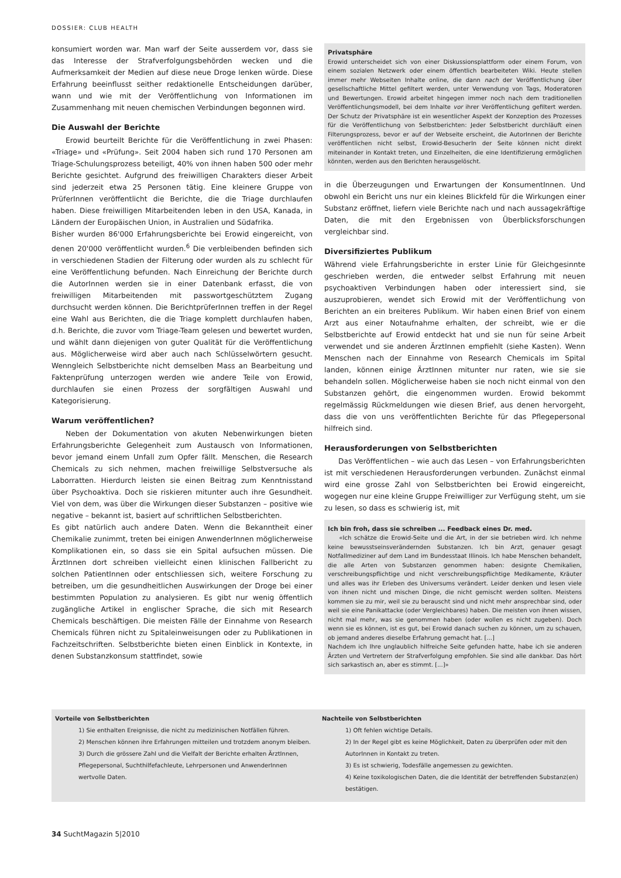DOSSIER: CLUB HEALTH
konsumiert worden war. Man warf der Seite ausserdem vor, dass sie das Interesse der Strafverfolgungsbehörden wecken und die Aufmerksamkeit der Medien auf diese neue Droge lenken würde. Diese Erfahrung beeinflusst seither redaktionelle Entscheidungen darüber, wann und wie mit der Veröffentlichung von Informationen im Zusammenhang mit neuen chemischen Verbindungen begonnen wird.
Die Auswahl der Berichte
Erowid beurteilt Berichte für die Veröffentlichung in zwei Phasen: «Triage» und «Prüfung». Seit 2004 haben sich rund 170 Personen am Triage-Schulungsprozess beteiligt, 40% von ihnen haben 500 oder mehr Berichte gesichtet. Aufgrund des freiwilligen Charakters dieser Arbeit sind jederzeit etwa 25 Personen tätig. Eine kleinere Gruppe von PrüferInnen veröffentlicht die Berichte, die die Triage durchlaufen haben. Diese freiwilligen Mitarbeitenden leben in den USA, Kanada, in Ländern der Europäischen Union, in Australien und Südafrika.
Bisher wurden 86'000 Erfahrungsberichte bei Erowid eingereicht, von denen 20'000 veröffentlicht wurden.<sup>6</sup> Die verbleibenden befinden sich in verschiedenen Stadien der Filterung oder wurden als zu schlecht für eine Veröffentlichung befunden. Nach Einreichung der Berichte durch die AutorInnen werden sie in einer Datenbank erfasst, die von freiwilligen Mitarbeitenden mit passwortgeschütztem Zugang durchsucht werden können. Die BerichtprüferInnen treffen in der Regel eine Wahl aus Berichten, die die Triage komplett durchlaufen haben, d.h. Berichte, die zuvor vom Triage-Team gelesen und bewertet wurden, und wählt dann diejenigen von guter Qualität für die Veröffentlichung aus. Möglicherweise wird aber auch nach Schlüsselwörtern gesucht. Wenngleich Selbstberichte nicht demselben Mass an Bearbeitung und Faktenprüfung unterzogen werden wie andere Teile von Erowid, durchlaufen sie einen Prozess der sorgfältigen Auswahl und Kategorisierung.
Warum veröffentlichen?
Neben der Dokumentation von akuten Nebenwirkungen bieten Erfahrungsberichte Gelegenheit zum Austausch von Informationen, bevor jemand einem Unfall zum Opfer fällt. Menschen, die Research Chemicals zu sich nehmen, machen freiwillige Selbstversuche als Laborratten. Hierdurch leisten sie einen Beitrag zum Kenntnisstand über Psychoaktiva. Doch sie riskieren mitunter auch ihre Gesundheit. Viel von dem, was über die Wirkungen dieser Substanzen – positive wie negative – bekannt ist, basiert auf schriftlichen Selbstberichten.
Es gibt natürlich auch andere Daten. Wenn die Bekanntheit einer Chemikalie zunimmt, treten bei einigen AnwenderInnen möglicherweise Komplikationen ein, so dass sie ein Spital aufsuchen müssen. Die ÄrztInnen dort schreiben vielleicht einen klinischen Fallbericht zu solchen PatientInnen oder entschliessen sich, weitere Forschung zu betreiben, um die gesundheitlichen Auswirkungen der Droge bei einer bestimmten Population zu analysieren. Es gibt nur wenig öffentlich zugängliche Artikel in englischer Sprache, die sich mit Research Chemicals beschäftigen. Die meisten Fälle der Einnahme von Research Chemicals führen nicht zu Spitaleinweisungen oder zu Publikationen in Fachzeitschriften. Selbstberichte bieten einen Einblick in Kontexte, in denen Substanzkonsum stattfindet, sowie
Privatsphäre
Erowid unterscheidet sich von einer Diskussionsplattform oder einem Forum, von einem sozialen Netzwerk oder einem öffentlich bearbeiteten Wiki. Heute stellen immer mehr Webseiten Inhalte online, die dann nach der Veröffentlichung über gesellschaftliche Mittel gefiltert werden, unter Verwendung von Tags, Moderatoren und Bewertungen. Erowid arbeitet hingegen immer noch nach dem traditionellen Veröffentlichungsmodell, bei dem Inhalte vor ihrer Veröffentlichung gefiltert werden. Der Schutz der Privatsphäre ist ein wesentlicher Aspekt der Konzeption des Prozesses für die Veröffentlichung von Selbstberichten: Jeder Selbstbericht durchläuft einen Filterungsprozess, bevor er auf der Webseite erscheint, die AutorInnen der Berichte veröffentlichen nicht selbst, Erowid-BesucherIn der Seite können nicht direkt miteinander in Kontakt treten, und Einzelheiten, die eine Identifizierung ermöglichen könnten, werden aus den Berichten herausgelöscht.
in die Überzeugungen und Erwartungen der KonsumentInnen. Und obwohl ein Bericht uns nur ein kleines Blickfeld für die Wirkungen einer Substanz eröffnet, liefern viele Berichte nach und nach aussagekräftige Daten, die mit den Ergebnissen von Überblicksforschungen vergleichbar sind.
Diversifiziertes Publikum
Während viele Erfahrungsberichte in erster Linie für Gleichgesinnte geschrieben werden, die entweder selbst Erfahrung mit neuen psychoaktiven Verbindungen haben oder interessiert sind, sie auszuprobieren, wendet sich Erowid mit der Veröffentlichung von Berichten an ein breiteres Publikum. Wir haben einen Brief von einem Arzt aus einer Notaufnahme erhalten, der schreibt, wie er die Selbstberichte auf Erowid entdeckt hat und sie nun für seine Arbeit verwendet und sie anderen ÄrztInnen empfiehlt (siehe Kasten). Wenn Menschen nach der Einnahme von Research Chemicals im Spital landen, können einige ÄrztInnen mitunter nur raten, wie sie sie behandeln sollen. Möglicherweise haben sie noch nicht einmal von den Substanzen gehört, die eingenommen wurden. Erowid bekommt regelmässig Rückmeldungen wie diesen Brief, aus denen hervorgeht, dass die von uns veröffentlichten Berichte für das Pflegepersonal hilfreich sind.
Herausforderungen von Selbstberichten
Das Veröffentlichen – wie auch das Lesen – von Erfahrungsberichten ist mit verschiedenen Herausforderungen verbunden. Zunächst einmal wird eine grosse Zahl von Selbstberichten bei Erowid eingereicht, wogegen nur eine kleine Gruppe Freiwilliger zur Verfügung steht, um sie zu lesen, so dass es schwierig ist, mit
Ich bin froh, dass sie schreiben ... Feedback eines Dr. med.
«Ich schätze die Erowid-Seite und die Art, in der sie betrieben wird. Ich nehme keine bewusstseinsverändernden Substanzen. Ich bin Arzt, genauer gesagt Notfallmediziner auf dem Land im Bundesstaat Illinois. Ich habe Menschen behandelt, die alle Arten von Substanzen genommen haben: designte Chemikalien, verschreibungspflichtige und nicht verschreibungspflichtige Medikamente, Kräuter und alles was ihr Erleben des Universums verändert. Leider denken und lesen viele von ihnen nicht und mischen Dinge, die nicht gemischt werden sollten. Meistens kommen sie zu mir, weil sie zu berauscht sind und nicht mehr ansprechbar sind, oder weil sie eine Panikattacke (oder Vergleichbares) haben. Die meisten von ihnen wissen, nicht mal mehr, was sie genommen haben (oder wollen es nicht zugeben). Doch wenn sie es können, ist es gut, bei Erowid danach suchen zu können, um zu schauen, ob jemand anderes dieselbe Erfahrung gemacht hat. [...]
Nachdem ich Ihre unglaublich hilfreiche Seite gefunden hatte, habe ich sie anderen Ärzten und Vertretern der Strafverfolgung empfohlen. Sie sind alle dankbar. Das hört sich sarkastisch an, aber es stimmt. [...]»
Vorteile von Selbstberichten
1) Sie enthalten Ereignisse, die nicht zu medizinischen Notfällen führen.
2) Menschen können ihre Erfahrungen mitteilen und trotzdem anonym bleiben.
3) Durch die grössere Zahl und die Vielfalt der Berichte erhalten ÄrztInnen, Pflegepersonal, Suchthilfefachleute, Lehrpersonen und AnwenderInnen wertvolle Daten.
Nachteile von Selbstberichten
1) Oft fehlen wichtige Details.
2) In der Regel gibt es keine Möglichkeit, Daten zu überprüfen oder mit den AutorInnen in Kontakt zu treten.
3) Es ist schwierig, Todesfälle angemessen zu gewichten.
4) Keine toxikologischen Daten, die die Identität der betreffenden Substanz(en) bestätigen.
34 SuchtMagazin 5|2010